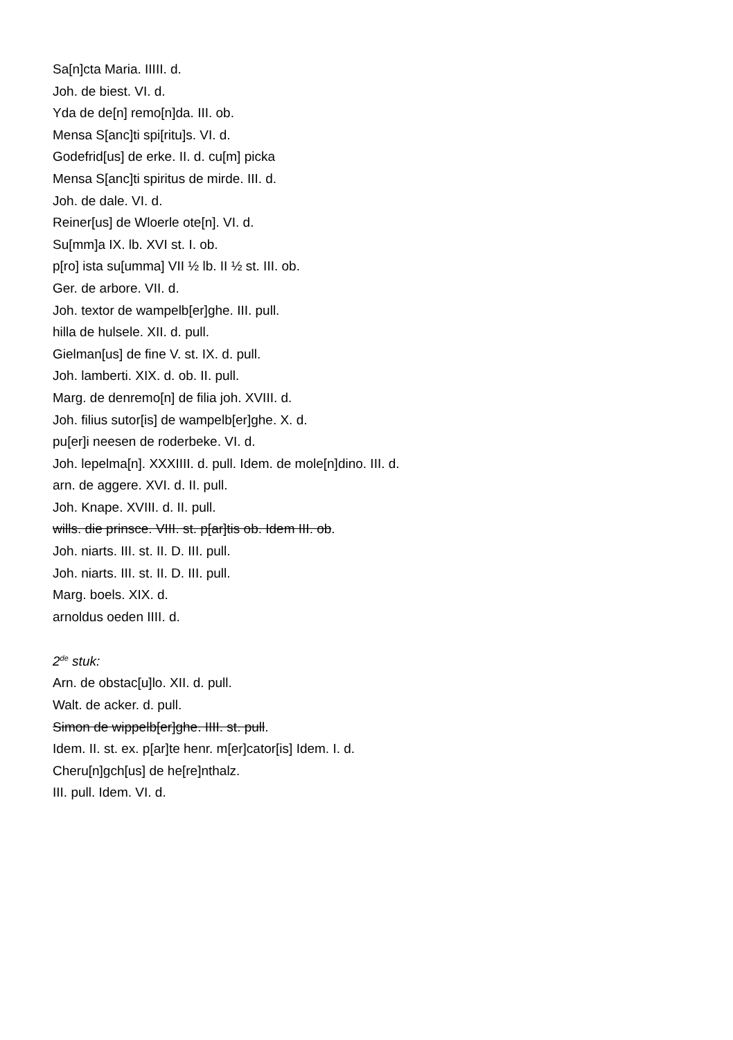Sa[n]cta Maria. IIIII. d.
Joh. de biest. VI. d.
Yda de de[n] remo[n]da. III. ob.
Mensa S[anc]ti spi[ritu]s. VI. d.
Godefrid[us] de erke. II. d. cu[m] picka
Mensa S[anc]ti spiritus de mirde. III. d.
Joh. de dale. VI. d.
Reiner[us] de Wloerle ote[n]. VI. d.
Su[mm]a IX. lb. XVI st. I. ob.
p[ro] ista su[umma] VII ½ lb. II ½ st. III. ob.
Ger. de arbore. VII. d.
Joh. textor de wampelb[er]ghe. III. pull.
hilla de hulsele. XII. d. pull.
Gielman[us] de fine V. st. IX. d. pull.
Joh. lamberti. XIX. d. ob. II. pull.
Marg. de denremo[n] de filia joh. XVIII. d.
Joh. filius sutor[is] de wampelb[er]ghe. X. d.
pu[er]i neesen de roderbeke. VI. d.
Joh. lepelma[n]. XXXIIII. d. pull. Idem. de mole[n]dino. III. d.
arn. de aggere. XVI. d. II. pull.
Joh. Knape. XVIII. d. II. pull.
wills. die prinsce. VIII. st. p[ar]tis ob. Idem III. ob.
Joh. niarts. III. st. II. D. III. pull.
Joh. niarts. III. st. II. D. III. pull.
Marg. boels. XIX. d.
arnoldus oeden IIII. d.
2<sup>de</sup> stuk:
Arn. de obstac[u]lo. XII. d. pull.
Walt. de acker. d. pull.
Simon de wippelb[er]ghe. IIII. st. pull.
Idem. II. st. ex. p[ar]te henr. m[er]cator[is] Idem. I. d.
Cheru[n]gch[us] de he[re]nthalz.
III. pull. Idem. VI. d.